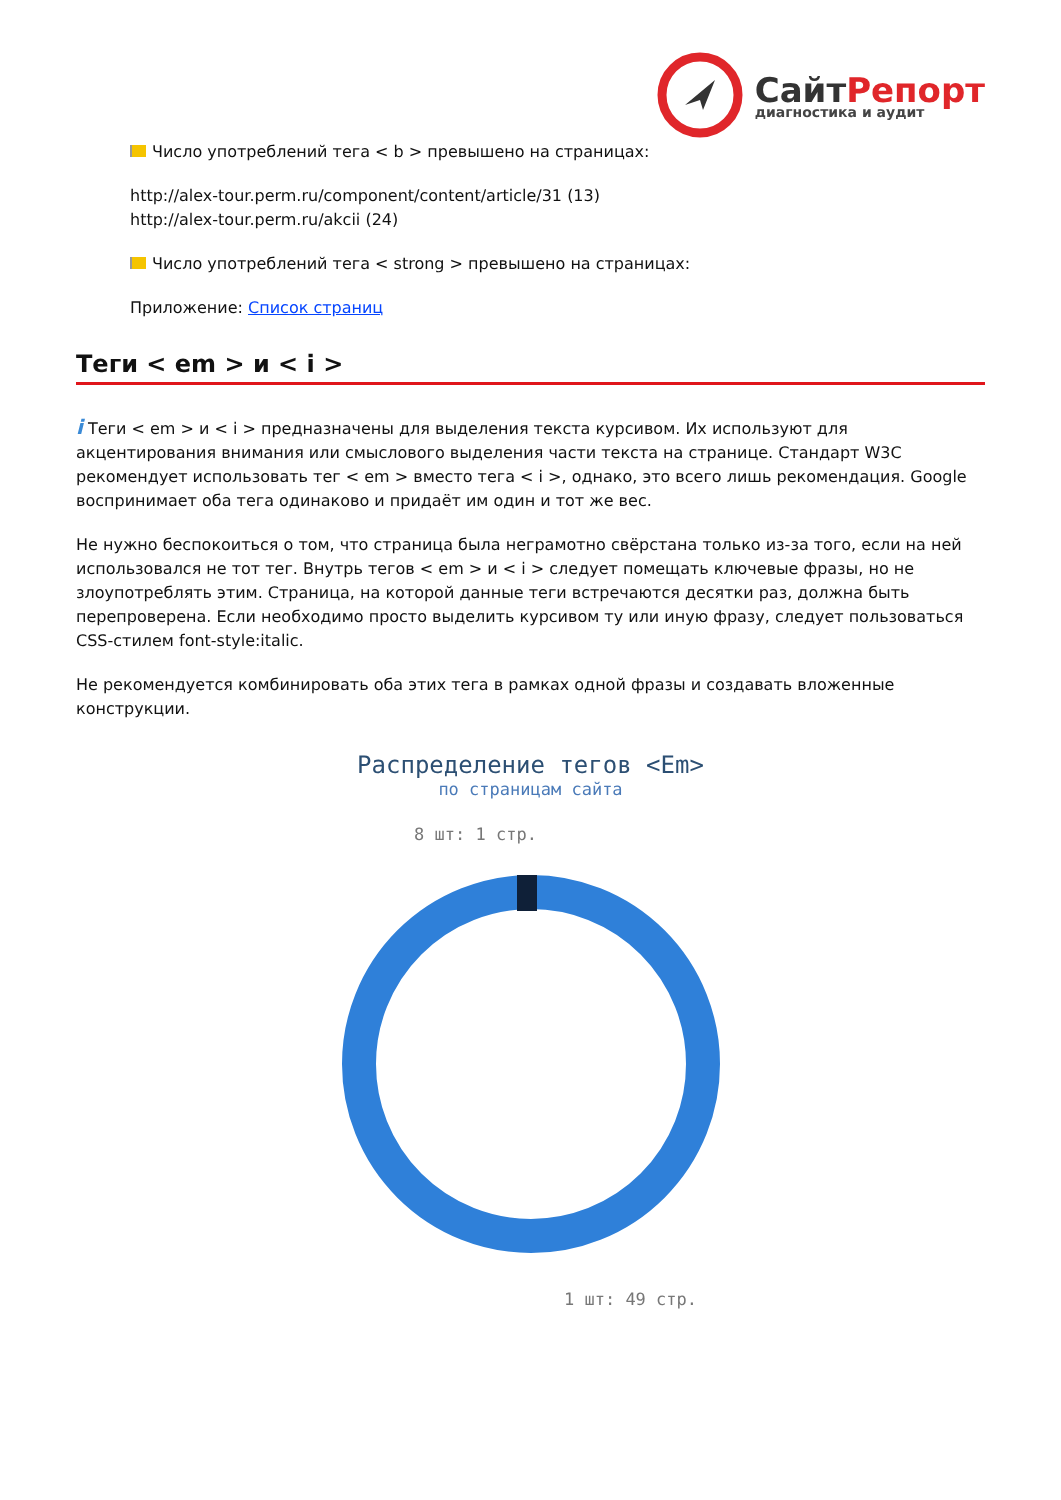СайтРепорт
диагностика и аудит
Число употреблений тега < b > превышено на страницах:
http://alex-tour.perm.ru/component/content/article/31 (13)
http://alex-tour.perm.ru/akcii (24)
Число употреблений тега < strong > превышено на страницах:
Приложение: Список страниц
Теги < em > и < i >
i Теги < em > и < i > предназначены для выделения текста курсивом. Их используют для акцентирования внимания или смыслового выделения части текста на странице. Стандарт W3C рекомендует использовать тег < em > вместо тега < i >, однако, это всего лишь рекомендация. Google воспринимает оба тега одинаково и придаёт им один и тот же вес.
Не нужно беспокоиться о том, что страница была неграмотно свёрстана только из-за того, если на ней использовался не тот тег. Внутрь тегов < em > и < i > следует помещать ключевые фразы, но не злоупотреблять этим. Страница, на которой данные теги встречаются десятки раз, должна быть перепроверена. Если необходимо просто выделить курсивом ту или иную фразу, следует пользоваться CSS-стилем font-style:italic.
Не рекомендуется комбинировать оба этих тега в рамках одной фразы и создавать вложенные конструкции.
Распределение тегов <Em>
по страницам сайта
8 шт: 1 стр.
1 шт: 49 стр.